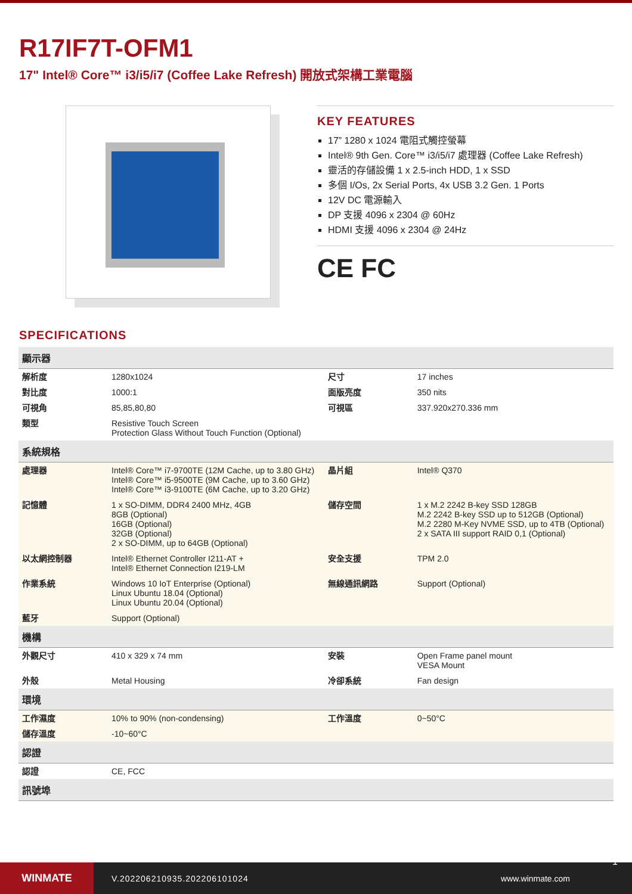R17IF7T-OFM1
17" Intel® Core™ i3/i5/i7 (Coffee Lake Refresh) 開放式架構工業電腦
KEY FEATURES
17” 1280 x 1024 電阻式觸控螢幕
Intel® 9th Gen. Core™ i3/i5/i7 處理器 (Coffee Lake Refresh)
靈活的存儲設備 1 x 2.5-inch HDD, 1 x SSD
多個 I/Os, 2x Serial Ports, 4x USB 3.2 Gen. 1 Ports
12V DC 電源輸入
DP 支援 4096 x 2304 @ 60Hz
HDMI 支援 4096 x 2304 @ 24Hz
CE FC
SPECIFICATIONS
| 顯示器 | | | |
| --- | --- | --- | --- |
| 解析度 | 1280x1024 | 尺寸 | 17 inches |
| 對比度 | 1000:1 | 面版亮度 | 350 nits |
| 可視角 | 85,85,80,80 | 可視區 | 337.920x270.336 mm |
| 類型 | Resistive Touch Screen Protection Glass Without Touch Function (Optional) | | |
| 系統規格 | | | |
| 處理器 | Intel® Core™ i7-9700TE (12M Cache, up to 3.80 GHz) Intel® Core™ i5-9500TE (9M Cache, up to 3.60 GHz) Intel® Core™ i3-9100TE (6M Cache, up to 3.20 GHz) | 晶片組 | Intel® Q370 |
| 記憶體 | 1 x SO-DIMM, DDR4 2400 MHz, 4GB 8GB (Optional) 16GB (Optional) 32GB (Optional) 2 x SO-DIMM, up to 64GB (Optional) | 儲存空間 | 1 x M.2 2242 B-key SSD 128GB M.2 2242 B-key SSD up to 512GB (Optional) M.2 2280 M-Key NVME SSD, up to 4TB (Optional) 2 x SATA III support RAID 0,1 (Optional) |
| 以太網控制器 | Intel® Ethernet Controller I211-AT + Intel® Ethernet Connection I219-LM | 安全支援 | TPM 2.0 |
| 作業系統 | Windows 10 IoT Enterprise (Optional) Linux Ubuntu 18.04 (Optional) Linux Ubuntu 20.04 (Optional) | 無線通訊網路 | Support (Optional) |
| 藍牙 | Support (Optional) | | |
| 機構 | | | |
| 外觀尺寸 | 410 x 329 x 74 mm | 安裝 | Open Frame panel mount VESA Mount |
| 外殼 | Metal Housing | 冷卻系統 | Fan design |
| 環境 | | | |
| 工作濕度 | 10% to 90% (non-condensing) | 工作溫度 | 0~50°C |
| 儲存溫度 | -10~60°C | | |
| 認證 | | | |
| 認證 | CE, FCC | | |
| 訊號埠 | | | |
WINMATE
V.202206210935.202206101024 www.winmate.com
1